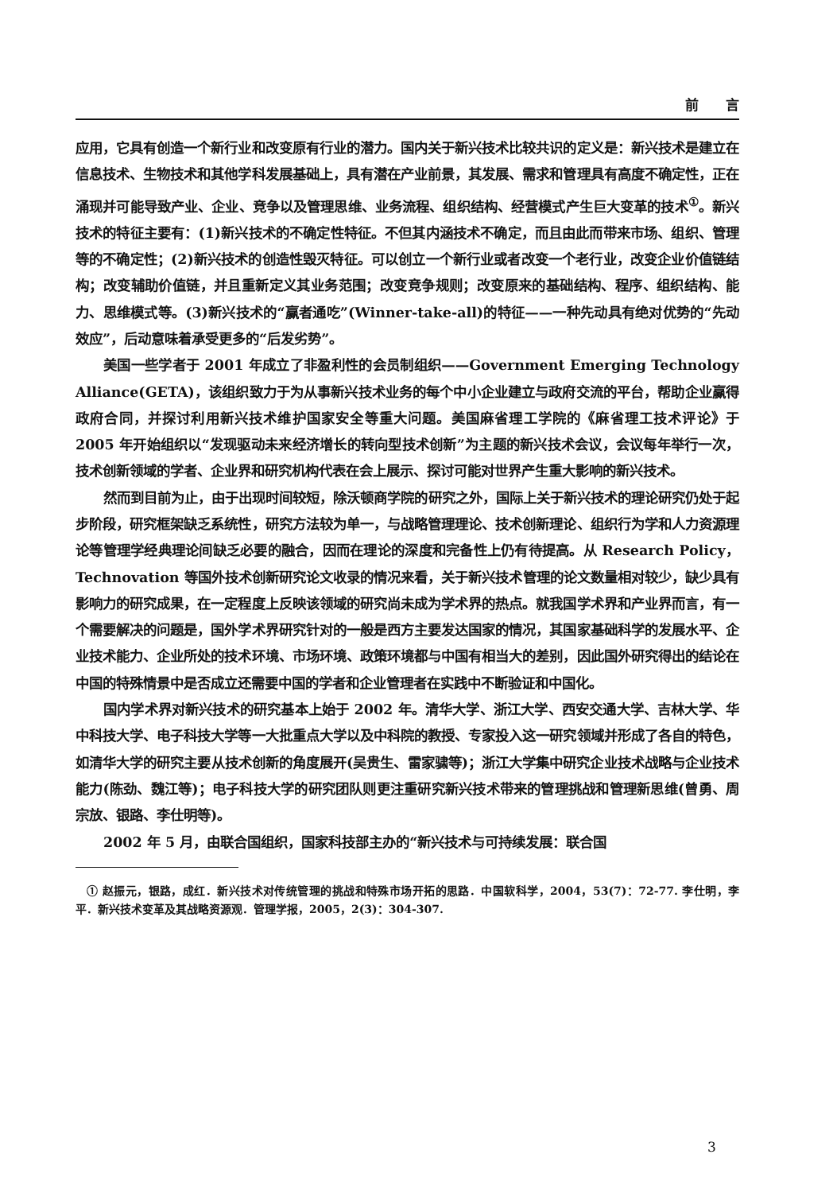前　　言
应用，它具有创造一个新行业和改变原有行业的潜力。国内关于新兴技术比较共识的定义是：新兴技术是建立在信息技术、生物技术和其他学科发展基础上，具有潜在产业前景，其发展、需求和管理具有高度不确定性，正在涌现并可能导致产业、企业、竞争以及管理思维、业务流程、组织结构、经营模式产生巨大变革的技术<sup>①</sup>。新兴技术的特征主要有：(1)新兴技术的不确定性特征。不但其内涵技术不确定，而且由此而带来市场、组织、管理等的不确定性；(2)新兴技术的创造性毁灭特征。可以创立一个新行业或者改变一个老行业，改变企业价值链结构；改变辅助价值链，并且重新定义其业务范围；改变竞争规则；改变原来的基础结构、程序、组织结构、能力、思维模式等。(3)新兴技术的“赢者通吃”(Winner-take-all)的特征——一种先动具有绝对优势的“先动效应”，后动意味着承受更多的“后发劣势”。
美国一些学者于 2001 年成立了非盈利性的会员制组织——Government Emerging Technology Alliance(GETA)，该组织致力于为从事新兴技术业务的每个中小企业建立与政府交流的平台，帮助企业赢得政府合同，并探讨利用新兴技术维护国家安全等重大问题。美国麻省理工学院的《麻省理工技术评论》于 2005 年开始组织以“发现驱动未来经济增长的转向型技术创新”为主题的新兴技术会议，会议每年举行一次，技术创新领域的学者、企业界和研究机构代表在会上展示、探讨可能对世界产生重大影响的新兴技术。
然而到目前为止，由于出现时间较短，除沃顿商学院的研究之外，国际上关于新兴技术的理论研究仍处于起步阶段，研究框架缺乏系统性，研究方法较为单一，与战略管理理论、技术创新理论、组织行为学和人力资源理论等管理学经典理论间缺乏必要的融合，因而在理论的深度和完备性上仍有待提高。从 Research Policy，Technovation 等国外技术创新研究论文收录的情况来看，关于新兴技术管理的论文数量相对较少，缺少具有影响力的研究成果，在一定程度上反映该领域的研究尚未成为学术界的热点。就我国学术界和产业界而言，有一个需要解决的问题是，国外学术界研究针对的一般是西方主要发达国家的情况，其国家基础科学的发展水平、企业技术能力、企业所处的技术环境、市场环境、政策环境都与中国有相当大的差别，因此国外研究得出的结论在中国的特殊情景中是否成立还需要中国的学者和企业管理者在实践中不断验证和中国化。
国内学术界对新兴技术的研究基本上始于 2002 年。清华大学、浙江大学、西安交通大学、吉林大学、华中科技大学、电子科技大学等一大批重点大学以及中科院的教授、专家投入这一研究领域并形成了各自的特色，如清华大学的研究主要从技术创新的角度展开(吴贵生、雷家骕等)；浙江大学集中研究企业技术战略与企业技术能力(陈劲、魏江等)；电子科技大学的研究团队则更注重研究新兴技术带来的管理挑战和管理新思维(曾勇、周宗放、银路、李仕明等)。
2002 年 5 月，由联合国组织，国家科技部主办的“新兴技术与可持续发展：联合国
① 赵振元，银路，成红．新兴技术对传统管理的挑战和特殊市场开拓的思路．中国软科学，2004，53(7)：72-77. 李仕明，李平．新兴技术变革及其战略资源观．管理学报，2005，2(3)：304-307.
3